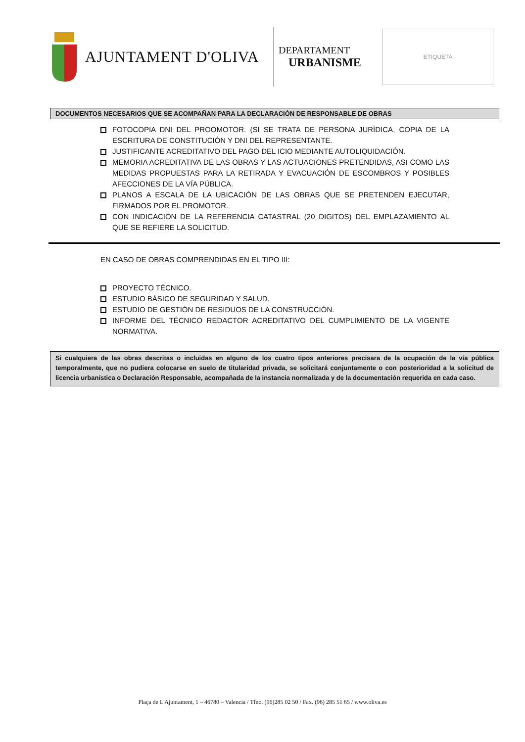AJUNTAMENT D'OLIVA
DEPARTAMENT
URBANISME
ETIQUETA
DOCUMENTOS NECESARIOS QUE SE ACOMPAÑAN PARA LA DECLARACIÓN DE RESPONSABLE DE OBRAS
FOTOCOPIA DNI DEL PROOMOTOR. (SI SE TRATA DE PERSONA JURÍDICA, COPIA DE LA ESCRITURA DE CONSTITUCIÓN Y DNI DEL REPRESENTANTE.
JUSTIFICANTE ACREDITATIVO DEL PAGO DEL ICIO MEDIANTE AUTOLIQUIDACIÓN.
MEMORIA ACREDITATIVA DE LAS OBRAS Y LAS ACTUACIONES PRETENDIDAS, ASI COMO LAS MEDIDAS PROPUESTAS PARA LA RETIRADA Y EVACUACIÓN DE ESCOMBROS Y POSIBLES AFECCIONES DE LA VÍA PÚBLICA.
PLANOS A ESCALA DE LA UBICACIÓN DE LAS OBRAS QUE SE PRETENDEN EJECUTAR, FIRMADOS POR EL PROMOTOR.
CON INDICACIÓN DE LA REFERENCIA CATASTRAL (20 DIGITOS) DEL EMPLAZAMIENTO AL QUE SE REFIERE LA SOLICITUD.
EN CASO DE OBRAS COMPRENDIDAS EN EL TIPO III:
PROYECTO TÉCNICO.
ESTUDIO BÁSICO DE SEGURIDAD Y SALUD.
ESTUDIO DE GESTIÓN DE RESIDUOS DE LA CONSTRUCCIÓN.
INFORME DEL TÉCNICO REDACTOR ACREDITATIVO DEL CUMPLIMIENTO DE LA VIGENTE NORMATIVA.
Si cualquiera de las obras descritas o incluidas en alguno de los cuatro tipos anteriores precisara de la ocupación de la vía pública temporalmente, que no pudiera colocarse en suelo de titularidad privada, se solicitará conjuntamente o con posterioridad a la solicitud de licencia urbanística o Declaración Responsable, acompañada de la instancia normalizada y de la documentación requerida en cada caso.
Plaça de L'Ajuntament, 1 – 46780 – Valencia / Tfno. (96)285 02 50 / Fax. (96) 285 51 65 / www.oliva.es